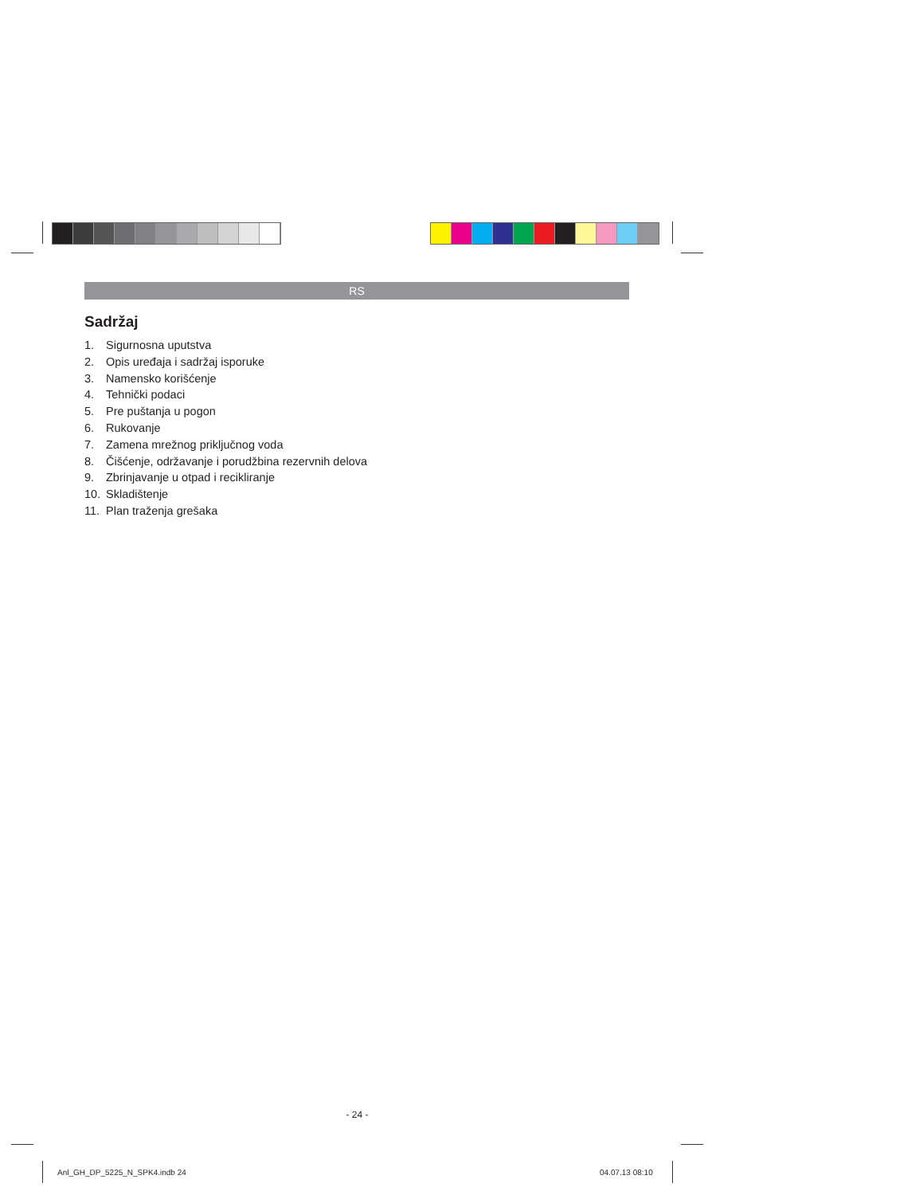RS
Sadržaj
1. Sigurnosna uputstva
2. Opis uređaja i sadržaj isporuke
3. Namensko korišćenje
4. Tehnički podaci
5. Pre puštanja u pogon
6. Rukovanje
7. Zamena mrežnog priključnog voda
8. Čišćenje, održavanje i porudžbina rezervnih delova
9. Zbrinjavanje u otpad i recikliranje
10. Skladištenje
11. Plan traženja grešaka
- 24 -
Anl_GH_DP_5225_N_SPK4.indb 24 04.07.13 08:10